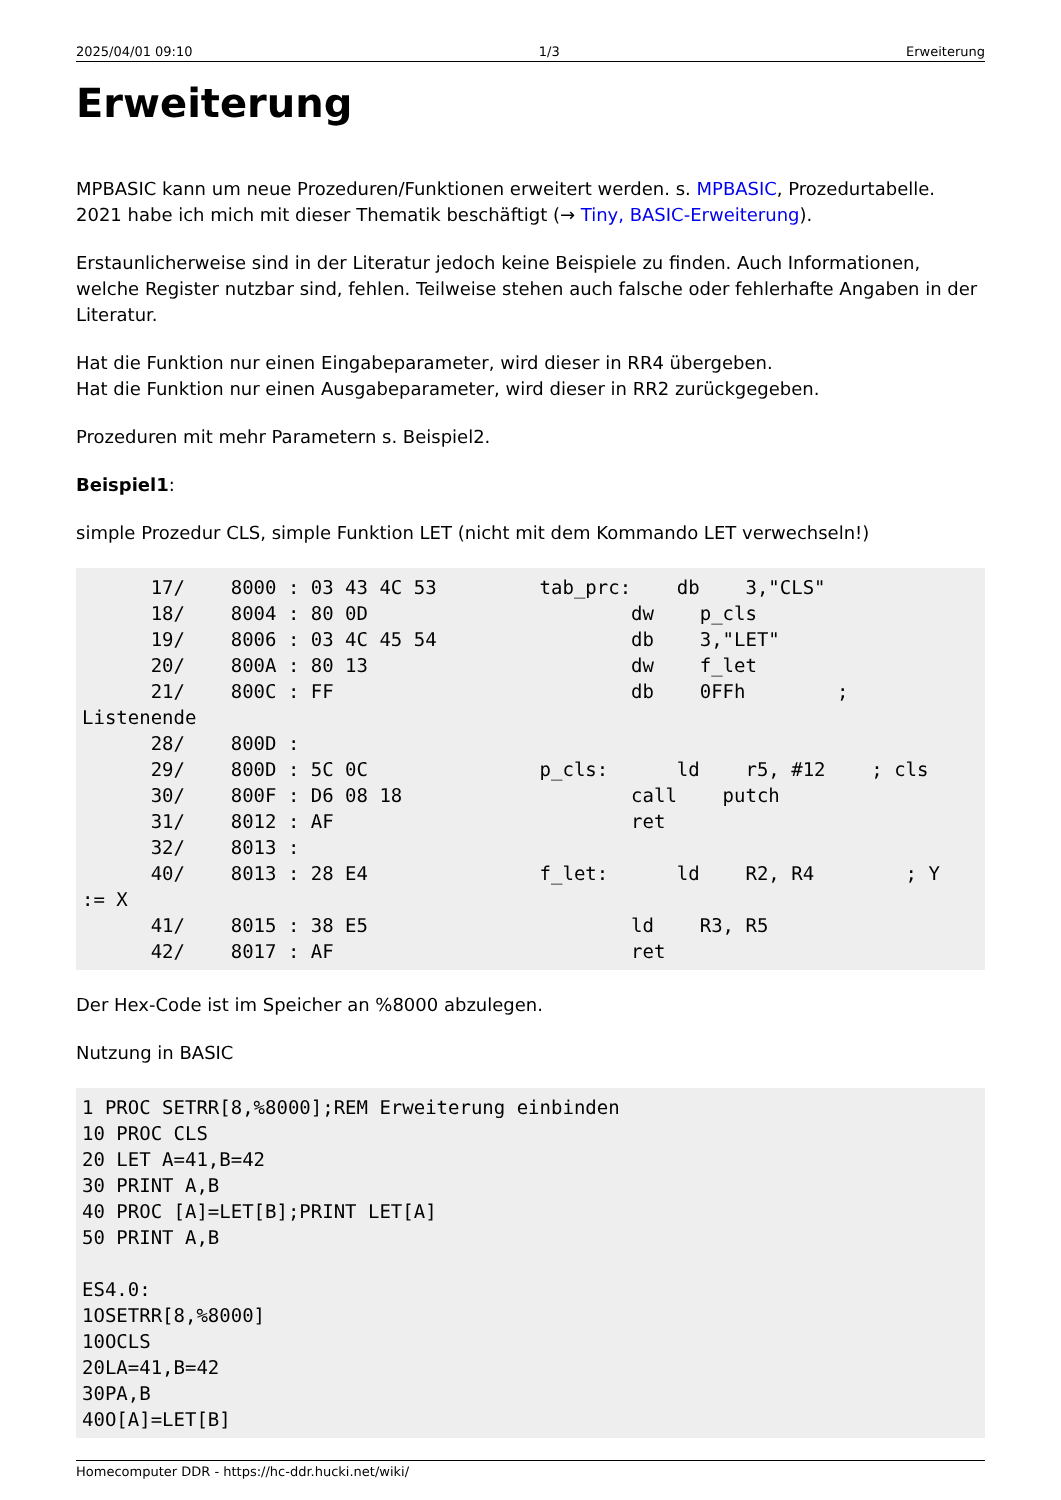2025/04/01 09:10 1/3 Erweiterung
Erweiterung
MPBASIC kann um neue Prozeduren/Funktionen erweitert werden. s. MPBASIC, Prozedurtabelle. 2021 habe ich mich mit dieser Thematik beschäftigt (→ Tiny, BASIC-Erweiterung).
Erstaunlicherweise sind in der Literatur jedoch keine Beispiele zu finden. Auch Informationen, welche Register nutzbar sind, fehlen. Teilweise stehen auch falsche oder fehlerhafte Angaben in der Literatur.
Hat die Funktion nur einen Eingabeparameter, wird dieser in RR4 übergeben.
Hat die Funktion nur einen Ausgabeparameter, wird dieser in RR2 zurückgegeben.
Prozeduren mit mehr Parametern s. Beispiel2.
Beispiel1:
simple Prozedur CLS, simple Funktion LET (nicht mit dem Kommando LET verwechseln!)
      17/    8000 : 03 43 4C 53         tab_prc:    db    3,"CLS"
      18/    8004 : 80 0D                       dw    p_cls
      19/    8006 : 03 4C 45 54                 db    3,"LET"
      20/    800A : 80 13                       dw    f_let
      21/    800C : FF                          db    0FFh        ;
Listenende
      28/    800D :
      29/    800D : 5C 0C               p_cls:      ld    r5, #12    ; cls
      30/    800F : D6 08 18                    call    putch
      31/    8012 : AF                          ret
      32/    8013 :
      40/    8013 : 28 E4               f_let:      ld    R2, R4        ; Y
:= X
      41/    8015 : 38 E5                       ld    R3, R5
      42/    8017 : AF                          ret
Der Hex-Code ist im Speicher an %8000 abzulegen.
Nutzung in BASIC
1 PROC SETRR[8,%8000];REM Erweiterung einbinden
10 PROC CLS
20 LET A=41,B=42
30 PRINT A,B
40 PROC [A]=LET[B];PRINT LET[A]
50 PRINT A,B

ES4.0:
1OSETRR[8,%8000]
10OCLS
20LA=41,B=42
30PA,B
40O[A]=LET[B]
Homecomputer DDR - https://hc-ddr.hucki.net/wiki/